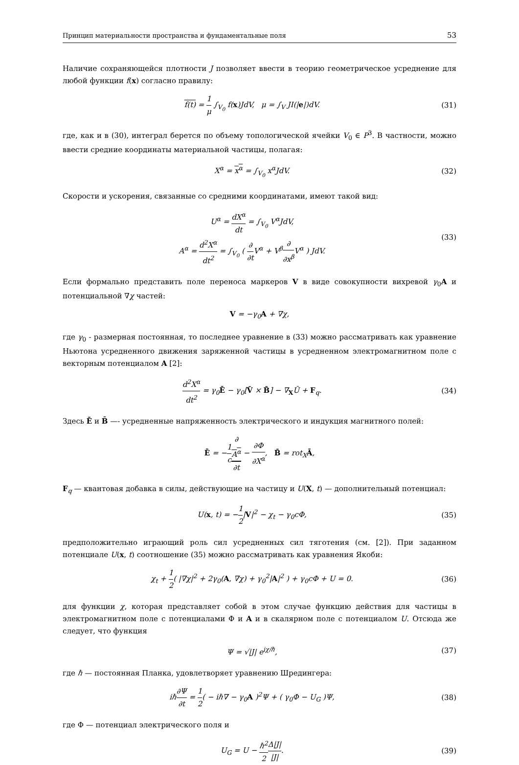Принцип материальности пространства и фундаментальные поля 53
Наличие сохраняющейся плотности J позволяет ввести в теорию геометрическое усреднение для любой функции f(x) согласно правилу:
f(t) = 1 μ ∫<sub>V<sub>0</sub></sub> f(x)JdV, μ = ∫<sub>V</sub> JI(|e|)dV.
(31)
где, как и в (30), интеграл берется по объему топологической ячейки V<sub>0</sub> ∈ P<sup>3</sup>. В частности, можно ввести средние координаты материальной частицы, полагая:
X<sup>α</sup> = x<sup>α</sup> = ∫<sub>V<sub>0</sub></sub> x<sup>α</sup>JdV. (32)
Скорости и ускорения, связанные со средними координатами, имеют такой вид:
U<sup>α</sup> = dX<sup>α</sup> dt = ∫<sub>V<sub>0</sub></sub> V<sup>α</sup>JdV,
A<sup>α</sup> = d<sup>2</sup>X<sup>α</sup> dt<sup>2</sup> = ∫<sub>V<sub>0</sub></sub> ( ∂ ∂t V<sup>α</sup> + V<sup>β</sup>∂ ∂x<sup>β</sup> V<sup>α</sup> ) JdV.
(33)
Если формально представить поле переноса маркеров V в виде совокупности вихревой γ<sub>0</sub>A и потенциальной ∇χ частей:
V = −γ<sub>0</sub>A + ∇χ,
где γ<sub>0</sub> - размерная постоянная, то последнее уравнение в (33) можно рассматривать как уравнение Ньютона усредненного движения заряженной частицы в усредненном электромагнитном поле с векторным потенциалом A [2]:
d<sup>2</sup>X<sup>α</sup> dt<sup>2</sup> = γ<sub>0</sub>Ē − γ<sub>0</sub>[V̄ × B̄] − ∇<sub>X</sub>Ū + F<sub>q</sub>.
(34)
Здесь Ē и B̄ —- усредненные напряженность электрического и индукция магнитного полей:
Ē = −1 c∂
A<sup>α</sup> ∂t − ∂Φ ∂X<sup>α</sup>, B̄ = rot<sub>X</sub>Ā,
F<sub>q</sub> — квантовая добавка в силы, действующие на частицу и U(X, t) — дополнительный потенциал:
U(x, t) = −1 2|V|<sup>2</sup> − χ<sub>t</sub> − γ<sub>0</sub>cΦ,
(35)
предположительно играющий роль сил усредненных сил тяготения (см. [2]). При заданном потенциале U(x, t) соотношение (35) можно рассматривать как уравнения Якоби:
χ<sub>t</sub> + 1 2( |∇χ|<sup>2</sup> + 2γ<sub>0</sub>(A, ∇χ) + γ<sub>0</sub><sup>2</sup>|A|<sup>2</sup> ) + γ<sub>0</sub>cΦ + U = 0.
(36)
для функции χ, которая представляет собой в этом случае функцию действия для частицы в электромагнитном поле с потенциалами Φ и A и в скалярном поле с потенциалом U. Отсюда же следует, что функция
Ψ = √|J| e<sup>iχ/ℏ</sup>, (37)
где ℏ — постоянная Планка, удовлетворяет уравнению Шредингера:
iℏ∂Ψ ∂t = 1 2( − iℏ∇ − γ<sub>0</sub>A )<sup>2</sup>Ψ + ( γ<sub>0</sub>Φ − U<sub>G</sub> )Ψ,
(38)
где Φ — потенциал электрического поля и
U<sub>G</sub> = U − ℏ<sup>2</sup> 2 Δ|J| |J|. (39)